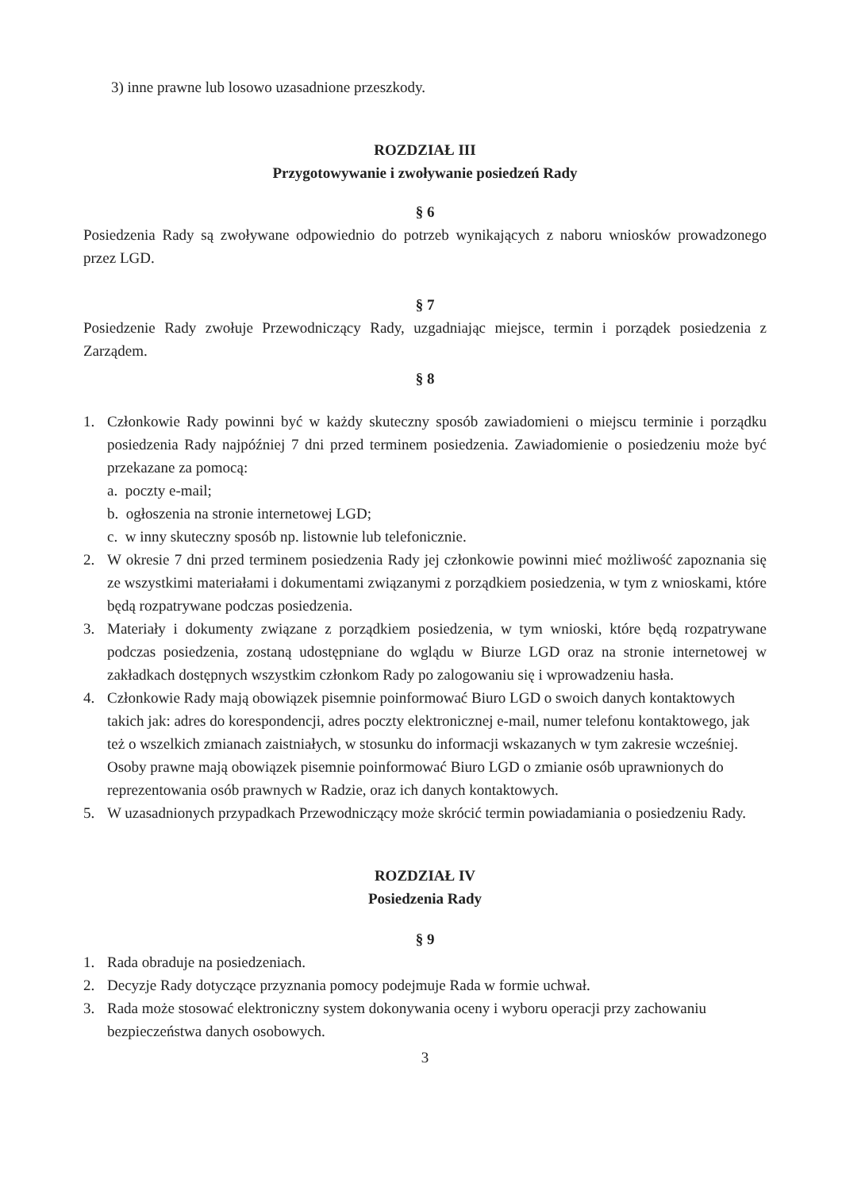3) inne prawne lub losowo uzasadnione przeszkody.
ROZDZIAŁ III
Przygotowywanie i zwoływanie posiedzeń Rady
§ 6
Posiedzenia Rady są zwoływane odpowiednio do potrzeb wynikających z naboru wniosków prowadzonego przez LGD.
§ 7
Posiedzenie Rady zwołuje Przewodniczący Rady, uzgadniając miejsce, termin i porządek posiedzenia z Zarządem.
§ 8
1. Członkowie Rady powinni być w każdy skuteczny sposób zawiadomieni o miejscu terminie i porządku posiedzenia Rady najpóźniej 7 dni przed terminem posiedzenia. Zawiadomienie o posiedzeniu może być przekazane za pomocą:
a. poczty e-mail;
b. ogłoszenia na stronie internetowej LGD;
c. w inny skuteczny sposób np. listownie lub telefonicznie.
2. W okresie 7 dni przed terminem posiedzenia Rady jej członkowie powinni mieć możliwość zapoznania się ze wszystkimi materiałami i dokumentami związanymi z porządkiem posiedzenia, w tym z wnioskami, które będą rozpatrywane podczas posiedzenia.
3. Materiały i dokumenty związane z porządkiem posiedzenia, w tym wnioski, które będą rozpatrywane podczas posiedzenia, zostaną udostępniane do wglądu w Biurze LGD oraz na stronie internetowej w zakładkach dostępnych wszystkim członkom Rady po zalogowaniu się i wprowadzeniu hasła.
4. Członkowie Rady mają obowiązek pisemnie poinformować Biuro LGD o swoich danych kontaktowych takich jak: adres do korespondencji, adres poczty elektronicznej e-mail, numer telefonu kontaktowego, jak też o wszelkich zmianach zaistniałych, w stosunku do informacji wskazanych w tym zakresie wcześniej. Osoby prawne mają obowiązek pisemnie poinformować Biuro LGD o zmianie osób uprawnionych do reprezentowania osób prawnych w Radzie, oraz ich danych kontaktowych.
5. W uzasadnionych przypadkach Przewodniczący może skrócić termin powiadamiania o posiedzeniu Rady.
ROZDZIAŁ IV
Posiedzenia Rady
§ 9
1. Rada obraduje na posiedzeniach.
2. Decyzje Rady dotyczące przyznania pomocy podejmuje Rada w formie uchwał.
3. Rada może stosować elektroniczny system dokonywania oceny i wyboru operacji przy zachowaniu bezpieczeństwa danych osobowych.
3